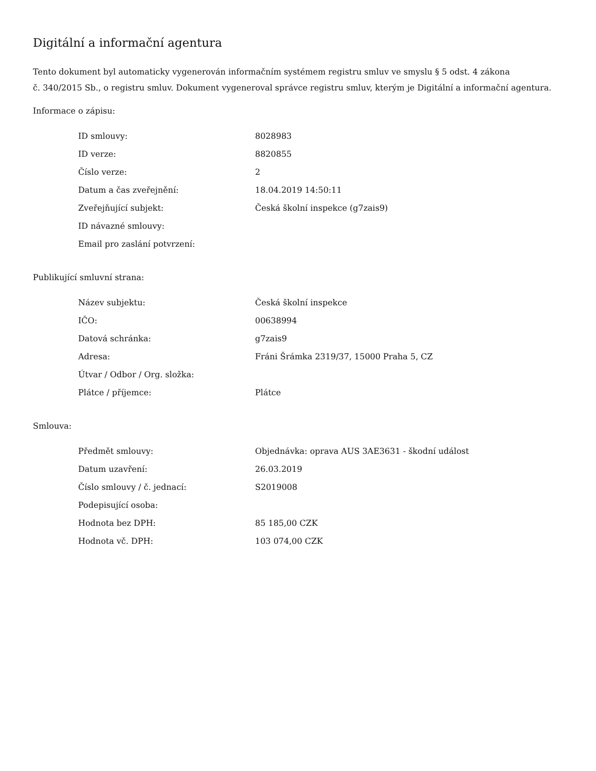Digitální a informační agentura
Tento dokument byl automaticky vygenerován informačním systémem registru smluv ve smyslu § 5 odst. 4 zákona
č. 340/2015 Sb., o registru smluv. Dokument vygeneroval správce registru smluv, kterým je Digitální a informační agentura.
Informace o zápisu:
| ID smlouvy: | 8028983 |
| ID verze: | 8820855 |
| Číslo verze: | 2 |
| Datum a čas zveřejnění: | 18.04.2019 14:50:11 |
| Zveřejňující subjekt: | Česká školní inspekce (g7zais9) |
| ID návazné smlouvy: | |
| Email pro zaslání potvrzení: | |
Publikující smluvní strana:
| Název subjektu: | Česká školní inspekce |
| IČO: | 00638994 |
| Datová schránka: | g7zais9 |
| Adresa: | Fráni Šrámka 2319/37, 15000 Praha 5, CZ |
| Útvar / Odbor / Org. složka: | |
| Plátce / příjemce: | Plátce |
Smlouva:
| Předmět smlouvy: | Objednávka: oprava AUS 3AE3631 - škodní událost |
| Datum uzavření: | 26.03.2019 |
| Číslo smlouvy / č. jednací: | S2019008 |
| Podepisující osoba: | |
| Hodnota bez DPH: | 85 185,00 CZK |
| Hodnota vč. DPH: | 103 074,00 CZK |